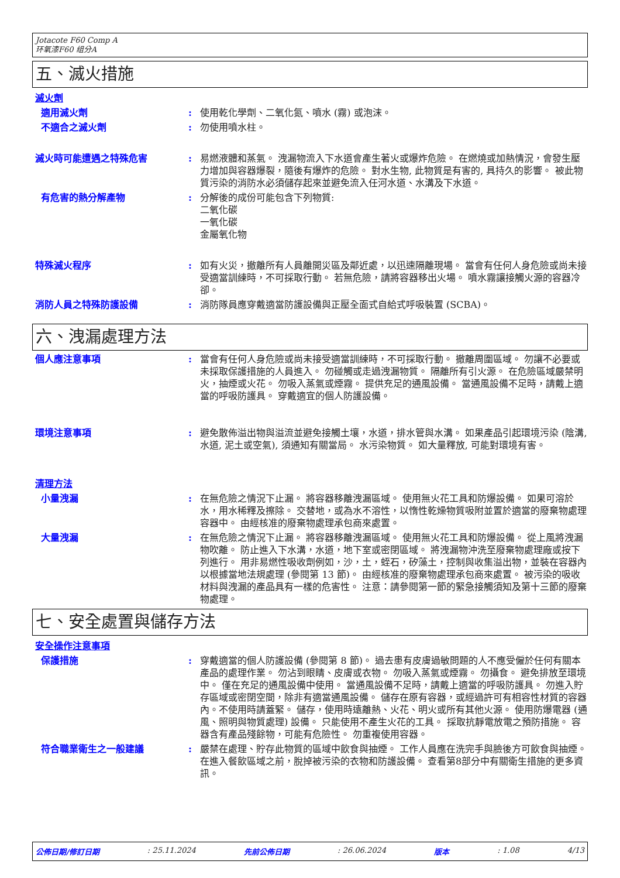Jotacote F60 Comp A
环氧漆F60 组分A
五、滅火措施
滅火劑
適用滅火劑 : 使用乾化學劑、二氧化氮、噴水 (霧) 或泡沫。
不適合之滅火劑 : 勿使用噴水柱。
滅火時可能遭遇之特殊危害 : 易燃液體和蒸氣。 洩漏物流入下水道會產生著火或爆炸危險。 在燃燒或加熱情況，會發生壓力增加與容器爆裂，隨後有爆炸的危險。 對水生物, 此物質是有害的, 具持久的影響。 被此物質污染的消防水必須儲存起來並避免流入任河水道、水溝及下水道。
有危害的熱分解產物 : 分解後的成份可能包含下列物質:
二氧化碳
一氧化碳
金屬氧化物
特殊滅火程序 : 如有火災，撤離所有人員離開災區及鄰近處，以迅速隔離現場。 當會有任何人身危險或尚未接受適當訓練時，不可採取行動。 若無危險，請將容器移出火場。 噴水霧讓接觸火源的容器冷卻。
消防人員之特殊防護設備 : 消防隊員應穿戴適當防護設備與正壓全面式自給式呼吸裝置 (SCBA)。
六、洩漏處理方法
個人應注意事項 : 當會有任何人身危險或尚未接受適當訓練時，不可採取行動。 撤離周圍區域。 勿讓不必要或未採取保護措施的人員進入。 勿碰觸或走過洩漏物質。 隔離所有引火源。 在危險區域嚴禁明火，抽煙或火花。 勿吸入蒸氣或煙霧。 提供充足的通風設備。 當通風設備不足時，請戴上適當的呼吸防護具。 穿戴適宜的個人防護設備。
環境注意事項 : 避免散佈溢出物與溢流並避免接觸土壤，水道，排水管與水溝。 如果產品引起環境污染 (陰溝, 水道, 泥土或空氣), 須通知有關當局。 水污染物質。 如大量釋放, 可能對環境有害。
清理方法
小量洩漏 : 在無危險之情況下止漏。 將容器移離洩漏區域。 使用無火花工具和防爆設備。 如果可溶於水，用水稀釋及擦除。 交替地，或為水不溶性，以惰性乾燥物質吸附並置於適當的廢棄物處理容器中。 由經核准的廢棄物處理承包商來處置。
大量洩漏 : 在無危險之情況下止漏。 將容器移離洩漏區域。 使用無火花工具和防爆設備。 從上風將洩漏物吹離。 防止進入下水溝，水道，地下室或密閉區域。 將洩漏物沖洗至廢棄物處理廠或按下列進行。 用非易燃性吸收劑例如，沙，土，蛭石，矽藻土，控制與收集溢出物，並裝在容器內以根據當地法規處理 (參閱第 13 節)。 由經核准的廢棄物處理承包商來處置。 被污染的吸收材料與洩漏的產品具有一樣的危害性。 注意：請參閱第一節的緊急接觸須知及第十三節的廢棄物處理。
七、安全處置與儲存方法
安全操作注意事項
保護措施 : 穿戴適當的個人防護設備 (參閱第 8 節)。 過去患有皮膚過敏問題的人不應受僱於任何有關本產品的處理作業。 勿沾到眼睛、皮膚或衣物。 勿吸入蒸氣或煙霧。 勿攝食。 避免排放至環境中。 僅在充足的通風設備中使用。 當通風設備不足時，請戴上適當的呼吸防護具。 勿進入貯存區域或密閉空間，除非有適當通風設備。 儲存在原有容器，或經過許可有相容性材質的容器內。不使用時請蓋緊。 儲存，使用時遠離熱、火花、明火或所有其他火源。 使用防爆電器 (通風、照明與物質處理) 設備。 只能使用不產生火花的工具。 採取抗靜電放電之預防措施。 容器含有產品殘餘物，可能有危險性。 勿重複使用容器。
符合職業衛生之一般建議 : 嚴禁在處理、貯存此物質的區域中飲食與抽煙。 工作人員應在洗完手與臉後方可飲食與抽煙。 在進入餐飲區域之前，脫掉被污染的衣物和防護設備。 查看第8部分中有關衛生措施的更多資訊。
公佈日期/修訂日期 : 25.11.2024 先前公佈日期 : 26.06.2024 版本 : 1.08 4/13